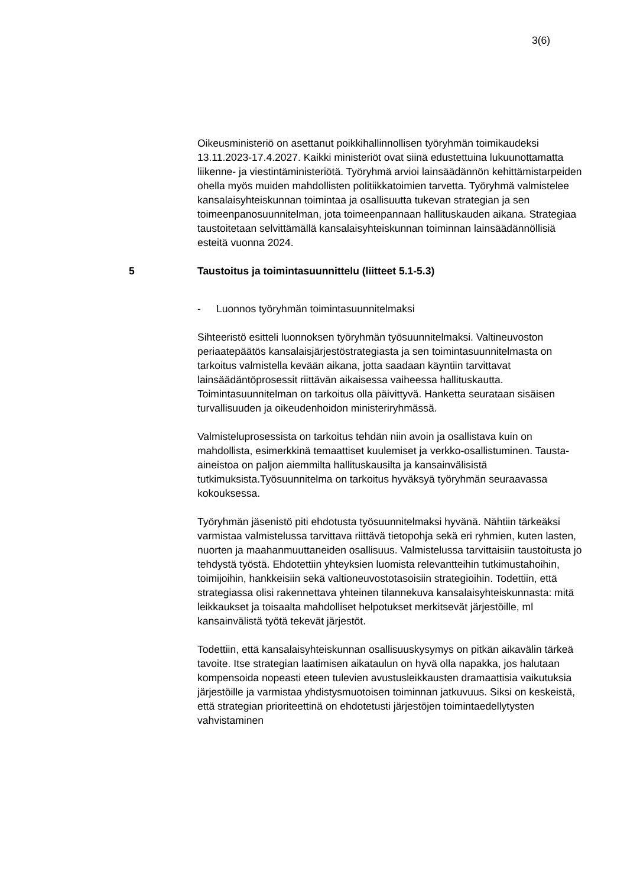3(6)
Oikeusministeriö on asettanut poikkihallinnollisen työryhmän toimikaudeksi 13.11.2023-17.4.2027. Kaikki ministeriöt ovat siinä edustettuina lukuunottamatta liikenne- ja viestintäministeriötä. Työryhmä arvioi lainsäädännön kehittämistarpeiden ohella myös muiden mahdollisten politiikkatoimien tarvetta. Työryhmä valmistelee kansalaisyhteiskunnan toimintaa ja osallisuutta tukevan strategian ja sen toimeenpanosuunnitelman, jota toimeenpannaan hallituskauden aikana. Strategiaa taustoitetaan selvittämällä kansalaisyhteiskunnan toiminnan lainsäädännöllisiä esteitä vuonna 2024.
5 Taustoitus ja toimintasuunnittelu (liitteet 5.1-5.3)
- Luonnos työryhmän toimintasuunnitelmaksi
Sihteeristö esitteli luonnoksen työryhmän työsuunnitelmaksi. Valtineuvoston periaatepäätös kansalaisjärjestöstrategiasta ja sen toimintasuunnitelmasta on tarkoitus valmistella kevään aikana, jotta saadaan käyntiin tarvittavat lainsäädäntöprosessit riittävän aikaisessa vaiheessa hallituskautta. Toimintasuunnitelman on tarkoitus olla päivittyvä. Hanketta seurataan sisäisen turvallisuuden ja oikeudenhoidon ministeriryhmässä.
Valmisteluprosessista on tarkoitus tehdän niin avoin ja osallistava kuin on mahdollista, esimerkkinä temaattiset kuulemiset ja verkko-osallistuminen. Tausta-aineistoa on paljon aiemmilta hallituskausilta ja kansainvälisistä tutkimuksista.Työsuunnitelma on tarkoitus hyväksyä työryhmän seuraavassa kokouksessa.
Työryhmän jäsenistö piti ehdotusta työsuunnitelmaksi hyvänä. Nähtiin tärkeäksi varmistaa valmistelussa tarvittava riittävä tietopohja sekä eri ryhmien, kuten lasten, nuorten ja maahanmuuttaneiden osallisuus. Valmistelussa tarvittaisiin taustoitusta jo tehdystä työstä. Ehdotettiin yhteyksien luomista relevantteihin tutkimustahoihin, toimijoihin, hankkeisiin sekä valtioneuvostotasoisiin strategioihin. Todettiin, että strategiassa olisi rakennettava yhteinen tilannekuva kansalaisyhteiskunnasta: mitä leikkaukset ja toisaalta mahdolliset helpotukset merkitsevät järjestöille, ml kansainvälistä työtä tekevät järjestöt.
Todettiin, että kansalaisyhteiskunnan osallisuuskysymys on pitkän aikavälin tärkeä tavoite. Itse strategian laatimisen aikataulun on hyvä olla napakka, jos halutaan kompensoida nopeasti eteen tulevien avustusleikkausten dramaattisia vaikutuksia järjestöille ja varmistaa yhdistysmuotoisen toiminnan jatkuvuus. Siksi on keskeistä, että strategian prioriteettinä on ehdotetusti järjestöjen toimintaedellytysten vahvistaminen